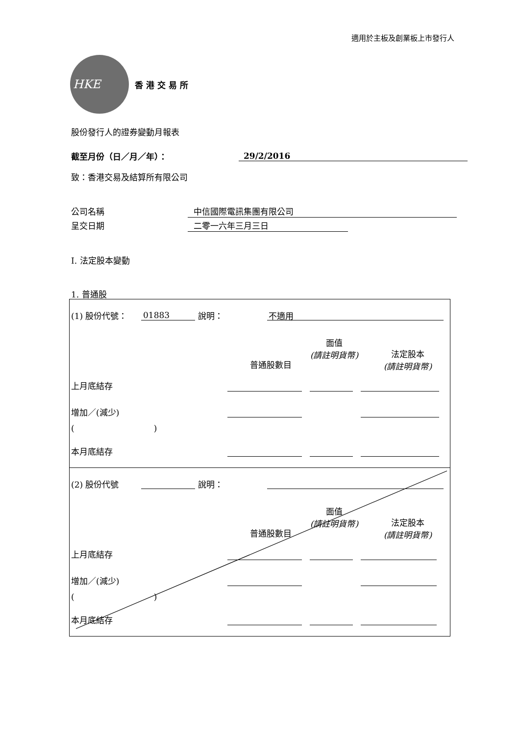適用於主板及創業板上市發行人
HKE
香港交易所
股份發行人的證券變動月報表
截至月份（日／月／年）： 29/2/2016
致：香港交易及結算所有限公司
公司名稱 中信國際電訊集團有限公司
呈交日期 二零一六年三月三日
I. 法定股本變動
1. 普通股
(1) 股份代號： 01883 說明： 不適用
普通股數目
面值
(請註明貨幣)
法定股本
(請註明貨幣)
上月底結存
增加／(減少)
( )
本月底結存
(2) 股份代號 說明：
普通股數目
面值
(請註明貨幣)
法定股本
(請註明貨幣)
上月底結存
增加／(減少)
( )
本月底結存